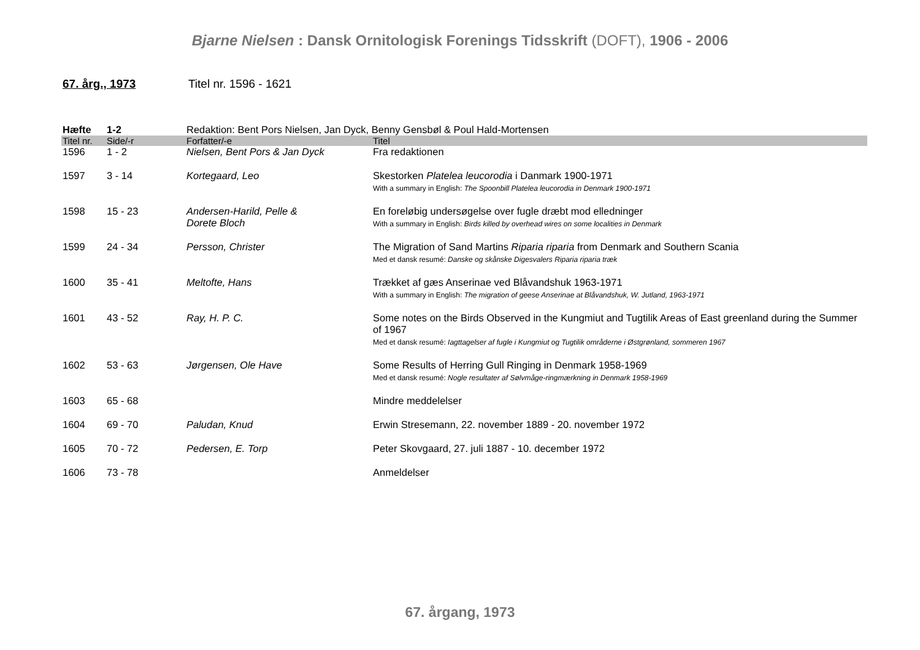Bjarne Nielsen : Dansk Ornitologisk Forenings Tidsskrift (DOFT), 1906 - 2006
67. årg., 1973 Titel nr. 1596 - 1621
| Hæfte | 1-2 | Redaktion: Bent Pors Nielsen, Jan Dyck, Benny Gensbøl & Poul Hald-Mortensen | |
| Titel nr. | Side/-r | Forfatter/-e | Titel |
| 1596 | 1 - 2 | Nielsen, Bent Pors & Jan Dyck | Fra redaktionen |
| 1597 | 3 - 14 | Kortegaard, Leo | Skestorken Platelea leucorodia i Danmark 1900-1971 With a summary in English: The Spoonbill Platelea leucorodia in Denmark 1900-1971 |
| 1598 | 15 - 23 | Andersen-Harild, Pelle & Dorete Bloch | En foreløbig undersøgelse over fugle dræbt mod elledninger With a summary in English: Birds killed by overhead wires on some localities in Denmark |
| 1599 | 24 - 34 | Persson, Christer | The Migration of Sand Martins Riparia riparia from Denmark and Southern Scania Med et dansk resumé: Danske og skånske Digesvalers Riparia riparia træk |
| 1600 | 35 - 41 | Meltofte, Hans | Trækket af gæs Anserinae ved Blåvandshuk 1963-1971 With a summary in English: The migration of geese Anserinae at Blåvandshuk, W. Jutland, 1963-1971 |
| 1601 | 43 - 52 | Ray, H. P. C. | Some notes on the Birds Observed in the Kungmiut and Tugtilik Areas of East greenland during the Summer of 1967 Med et dansk resumé: Iagttagelser af fugle i Kungmiut og Tugtilik områderne i Østgrønland, sommeren 1967 |
| 1602 | 53 - 63 | Jørgensen, Ole Have | Some Results of Herring Gull Ringing in Denmark 1958-1969 Med et dansk resumé: Nogle resultater af Sølvmåge-ringmærkning in Denmark 1958-1969 |
| 1603 | 65 - 68 | | Mindre meddelelser |
| 1604 | 69 - 70 | Paludan, Knud | Erwin Stresemann, 22. november 1889 - 20. november 1972 |
| 1605 | 70 - 72 | Pedersen, E. Torp | Peter Skovgaard, 27. juli 1887 - 10. december 1972 |
| 1606 | 73 - 78 | | Anmeldelser |
67. årgang, 1973